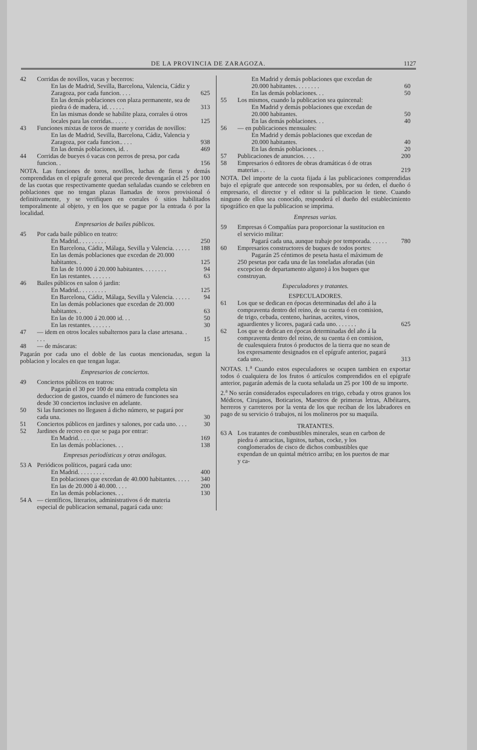DE LA PROVINCIA DE ZARAGOZA. 1127
| 42 | Corridas de novillos, vacas y becerros: | |
| | En las de Madrid, Sevilla, Barcelona, Valencia, Cádiz y Zaragoza, por cada funcion. . . . | 625 |
| | En las demás poblaciones con plaza permanente, sea de piedra ó de madera, id. . . . . . | 313 |
| | En las mismas donde se habilite plaza, corrales ú otros locales para las corridas.. . . . . | 125 |
| 43 | Funciones mixtas de toros de muerte y corridas de novillos: | |
| | En las de Madrid, Sevilla, Barcelona, Cádiz, Valencia y Zaragoza, por cada funcion.. . . . | 938 |
| | En las demás poblaciones, id. . | 469 |
| 44 | Corridas de bueyes ó vacas con perros de presa, por cada funcion. . | 156 |
| NOTA. Las funciones de toros, novillos, luchas de fieras y demás comprendidas en el epígrafe general que precede devengarán el 25 por 100 de las cuotas que respectivamente quedan señaladas cuando se celebren en poblaciones que no tengan plazas llamadas de toros provisional ó definitivamente, y se verifiquen en corrales ó sitios habilitados temporalmente al objeto, y en los que se pague por la entrada ó por la localidad. | | |
| Empresarios de bailes públicos. | | |
| 45 | Por cada baile público en teatro: | |
| | En Madrid.. . . . . . . . . | 250 |
| | En Barcelona, Cádiz, Málaga, Sevilla y Valencia. . . . . . | 188 |
| | En las demás poblaciones que excedan de 20.000 habitantes. . | 125 |
| | En las de 10.000 á 20.000 habitantes. . . . . . . . | 94 |
| | En las restantes. . . . . . . | 63 |
| 46 | Bailes públicos en salon ó jardin: | |
| | En Madrid.. . . . . . . . . | 125 |
| | En Barcelona, Cádiz, Málaga, Sevilla y Valencia. . . . . . | 94 |
| | En las demás poblaciones que excedan de 20.000 habitantes. . | 63 |
| | En las de 10.000 á 20.000 id. . . | 50 |
| | En las restantes. . . . . . . | 30 |
| 47 | — idem en otros locales subalternos para la clase artesana. . . . . | 15 |
| 48 | — de máscaras: | |
| Pagarán por cada uno el doble de las cuotas mencionadas, segun la poblacion y locales en que tengan lugar. | | |
| Empresarios de conciertos. | | |
| 49 | Conciertos públicos en teatros: Pagarán el 30 por 100 de una entrada completa sin deduccion de gastos, cuando el número de funciones sea desde 30 conciertos inclusive en adelante. | |
| 50 | Si las funciones no llegasen á dicho número, se pagará por cada una. | 30 |
| 51 | Conciertos públicos en jardines y salones, por cada uno. . . . | 30 |
| 52 | Jardines de recreo en que se paga por entrar: | |
| | En Madrid. . . . . . . . . | 169 |
| | En las demás poblaciones. . . | 138 |
| Empresas periodísticas y otras análogas. | | |
| 53 A | Periódicos políticos, pagará cada uno: | |
| | En Madrid. . . . . . . . . | 400 |
| | En poblaciones que excedan de 40.000 habitantes. . . . . | 340 |
| | En las de 20.000 á 40.000. . . . | 200 |
| | En las demás poblaciones. . . | 130 |
| 54 A | — científicos, literarios, administrativos ó de materia especial de publicacion semanal, pagará cada uno: | |
| | En Madrid y demás poblaciones que excedan de 20.000 habitantes. . . . . . . . | 60 |
| | En las demás poblaciones. . . | 50 |
| 55 | Los mismos, cuando la publicacion sea quincenal: | |
| | En Madrid y demás poblaciones que excedan de 20.000 habitantes. | 50 |
| | En las demás poblaciones. . . | 40 |
| 56 | — en publicaciones mensuales: | |
| | En Madrid y demás poblaciones que excedan de 20.000 habitantes. | 40 |
| | En las demás poblaciones. . . | 20 |
| 57 | Publicaciones de anuncios. . . . | 200 |
| 58 | Empresarios ó editores de obras dramáticas ó de otras materias . . | 219 |
| NOTA. Del importe de la cuota fijada á las publicaciones comprendidas bajo el epígrafe que antecede son responsables, por su órden, el dueño ó empresario, el director y el editor si la publicacion le tiene. Cuando ninguno de ellos sea conocido, responderá el dueño del establecimiento tipográfico en que la publicacion se imprima. | | |
| Empresas varias. | | |
| 59 | Empresas ó Compañías para proporcionar la sustitucion en el servicio militar: Pagará cada una, aunque trabaje por temporada. . . . . . | 780 |
| 60 | Empresarios constructores de buques de todos portes: Pagarán 25 céntimos de peseta hasta el máximum de 250 pesetas por cada una de las toneladas aforadas (sin excepcion de departamento alguno) á los buques que construyan. | |
| Especuladores y tratantes. | | |
| ESPECULADORES. | | |
| 61 | Los que se dedican en épocas determinadas del año á la compraventa dentro del reino, de su cuenta ó en comision, de trigo, cebada, centeno, harinas, aceites, vinos, aguardientes y licores, pagará cada uno. . . . . . . | 625 |
| 62 | Los que se dedican en épocas determinadas del año á la compraventa dentro del reino, de su cuenta ó en comision, de cualesquiera frutos ó productos de la tierra que no sean de los expresamente designados en el epígrafe anterior, pagará cada uno.. | 313 |
| NOTAS. 1.<sup>a</sup> Cuando estos especuladores se ocupen tambien en exportar todos ó cualquiera de los frutos ó artículos comprendidos en el epígrafe anterior, pagarán además de la cuota señalada un 25 por 100 de su importe. 2.<sup>a</sup> No serán considerados especuladores en trigo, cebada y otros granos los Médicos, Cirujanos, Boticarios, Maestros de primeras letras, Albéitares, herreros y carreteros por la venta de los que reciban de los labradores en pago de su servicio ó trabajos, ni los molineros por su maquila. | | |
| TRATANTES. | | |
| 63 A | Los tratantes de combustibles minerales, sean en carbon de piedra ó antracitas, lignitos, turbas, cocke, y los conglomerados de cisco de dichos combustibles que expendan de un quintal métrico arriba; en los puertos de mar y ca- | |